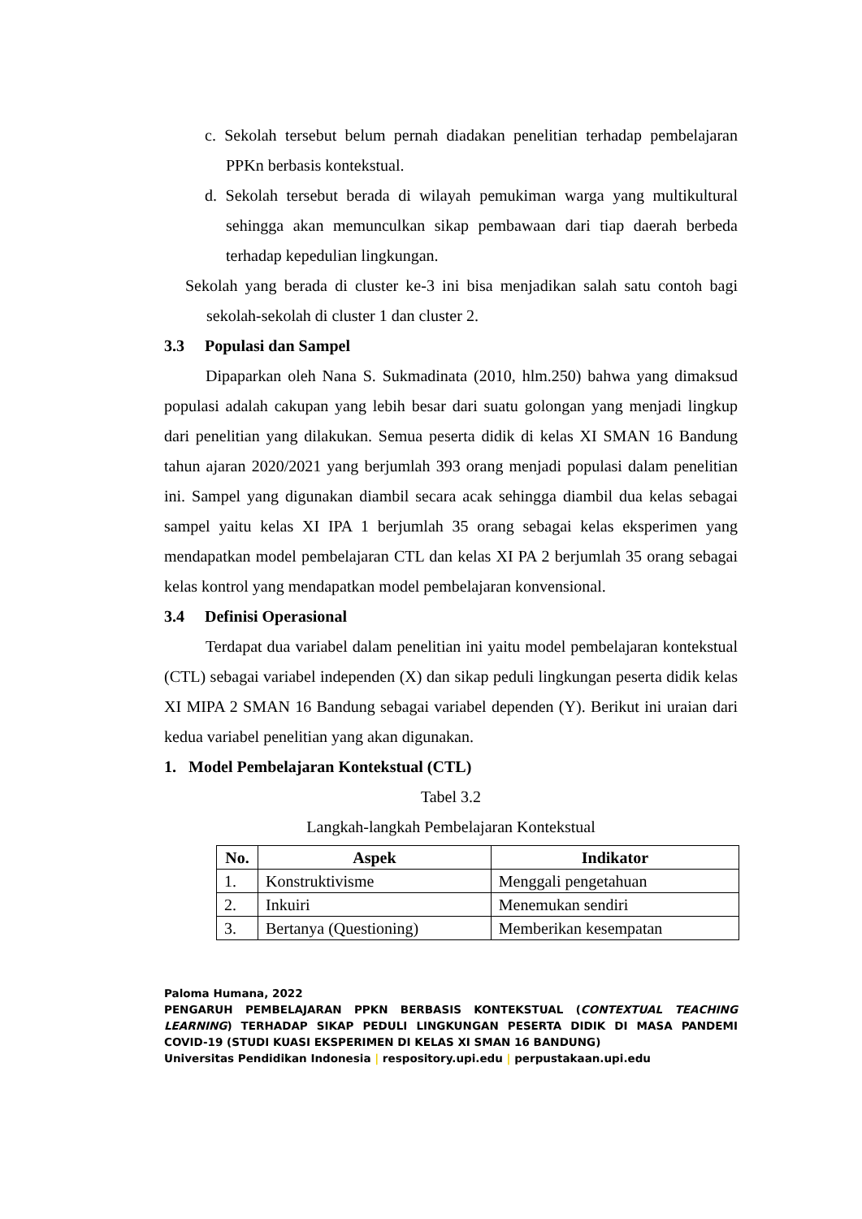c. Sekolah tersebut belum pernah diadakan penelitian terhadap pembelajaran PPKn berbasis kontekstual.
d. Sekolah tersebut berada di wilayah pemukiman warga yang multikultural sehingga akan memunculkan sikap pembawaan dari tiap daerah berbeda terhadap kepedulian lingkungan.
Sekolah yang berada di cluster ke-3 ini bisa menjadikan salah satu contoh bagi sekolah-sekolah di cluster 1 dan cluster 2.
3.3 Populasi dan Sampel
Dipaparkan oleh Nana S. Sukmadinata (2010, hlm.250) bahwa yang dimaksud populasi adalah cakupan yang lebih besar dari suatu golongan yang menjadi lingkup dari penelitian yang dilakukan. Semua peserta didik di kelas XI SMAN 16 Bandung tahun ajaran 2020/2021 yang berjumlah 393 orang menjadi populasi dalam penelitian ini. Sampel yang digunakan diambil secara acak sehingga diambil dua kelas sebagai sampel yaitu kelas XI IPA 1 berjumlah 35 orang sebagai kelas eksperimen yang mendapatkan model pembelajaran CTL dan kelas XI PA 2 berjumlah 35 orang sebagai kelas kontrol yang mendapatkan model pembelajaran konvensional.
3.4 Definisi Operasional
Terdapat dua variabel dalam penelitian ini yaitu model pembelajaran kontekstual (CTL) sebagai variabel independen (X) dan sikap peduli lingkungan peserta didik kelas XI MIPA 2 SMAN 16 Bandung sebagai variabel dependen (Y). Berikut ini uraian dari kedua variabel penelitian yang akan digunakan.
1. Model Pembelajaran Kontekstual (CTL)
Tabel 3.2
Langkah-langkah Pembelajaran Kontekstual
| No. | Aspek | Indikator |
| --- | --- | --- |
| 1. | Konstruktivisme | Menggali pengetahuan |
| 2. | Inkuiri | Menemukan sendiri |
| 3. | Bertanya (Questioning) | Memberikan kesempatan |
Paloma Humana, 2022
PENGARUH PEMBELAJARAN PPKN BERBASIS KONTEKSTUAL (CONTEXTUAL TEACHING LEARNING) TERHADAP SIKAP PEDULI LINGKUNGAN PESERTA DIDIK DI MASA PANDEMI COVID-19 (STUDI KUASI EKSPERIMEN DI KELAS XI SMAN 16 BANDUNG)
Universitas Pendidikan Indonesia | respository.upi.edu | perpustakaan.upi.edu